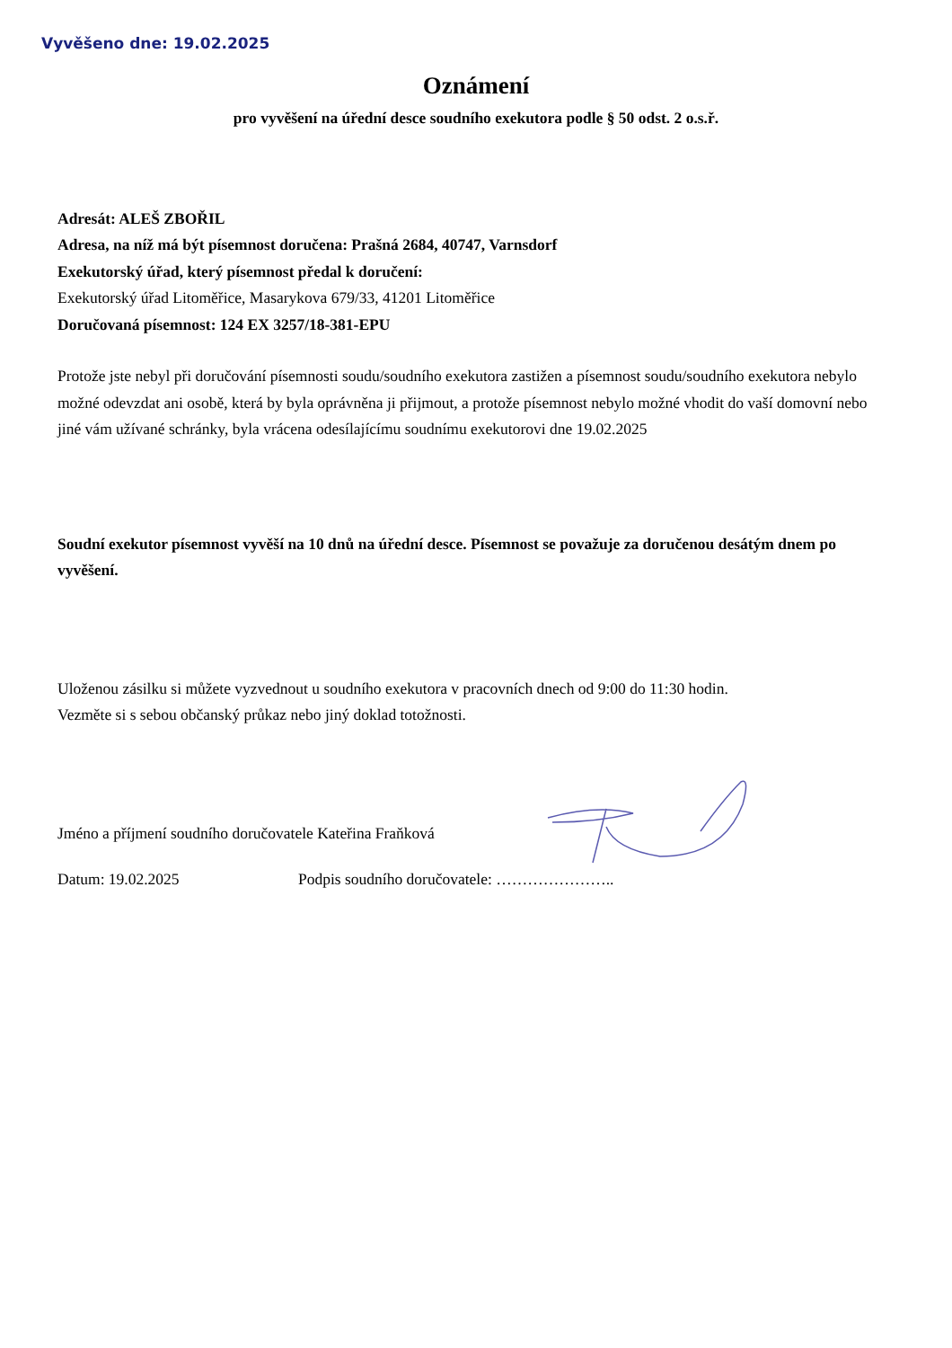Vyvěšeno dne: 19.02.2025
Oznámení
pro vyvěšení na úřední desce soudního exekutora podle § 50 odst. 2 o.s.ř.
Adresát: ALEŠ ZBOŘIL
Adresa, na níž má být písemnost doručena: Prašná 2684, 40747, Varnsdorf
Exekutorský úřad, který písemnost předal k doručení:
Exekutorský úřad Litoměřice, Masarykova 679/33, 41201 Litoměřice
Doručovaná písemnost: 124 EX 3257/18-381-EPU
Protože jste nebyl při doručování písemnosti soudu/soudního exekutora zastižen a písemnost soudu/soudního exekutora nebylo možné odevzdat ani osobě, která by byla oprávněna ji přijmout, a protože písemnost nebylo možné vhodit do vaší domovní nebo jiné vám užívané schránky, byla vrácena odesílajícímu soudnímu exekutorovi dne 19.02.2025
Soudní exekutor písemnost vyvěší na 10 dnů na úřední desce. Písemnost se považuje za doručenou desátým dnem po vyvěšení.
Uloženou zásilku si můžete vyzvednout u soudního exekutora v pracovních dnech od 9:00 do 11:30 hodin.
Vezměte si s sebou občanský průkaz nebo jiný doklad totožnosti.
Jméno a příjmení soudního doručovatele Kateřina Fraňková
Datum: 19.02.2025 Podpis soudního doručovatele: …………………..